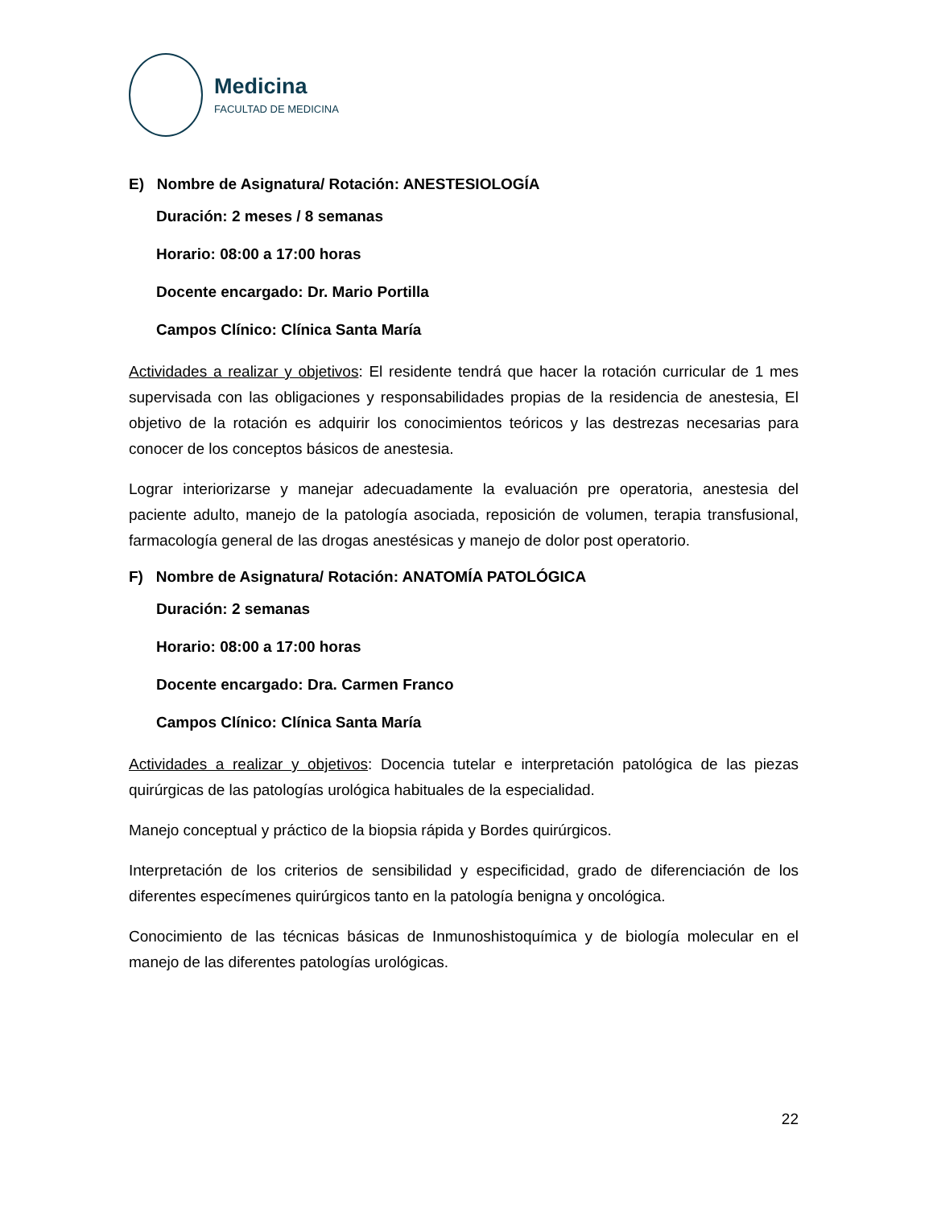Medicina
FACULTAD DE MEDICINA
E) Nombre de Asignatura/ Rotación: ANESTESIOLOGÍA
Duración: 2 meses / 8 semanas
Horario: 08:00 a 17:00 horas
Docente encargado: Dr. Mario Portilla
Campos Clínico: Clínica Santa María
Actividades a realizar y objetivos: El residente tendrá que hacer la rotación curricular de 1 mes supervisada con las obligaciones y responsabilidades propias de la residencia de anestesia, El objetivo de la rotación es adquirir los conocimientos teóricos y las destrezas necesarias para conocer de los conceptos básicos de anestesia.
Lograr interiorizarse y manejar adecuadamente la evaluación pre operatoria, anestesia del paciente adulto, manejo de la patología asociada, reposición de volumen, terapia transfusional, farmacología general de las drogas anestésicas y manejo de dolor post operatorio.
F) Nombre de Asignatura/ Rotación: ANATOMÍA PATOLÓGICA
Duración: 2 semanas
Horario: 08:00 a 17:00 horas
Docente encargado: Dra. Carmen Franco
Campos Clínico: Clínica Santa María
Actividades a realizar y objetivos: Docencia tutelar e interpretación patológica de las piezas quirúrgicas de las patologías urológica habituales de la especialidad.
Manejo conceptual y práctico de la biopsia rápida y Bordes quirúrgicos.
Interpretación de los criterios de sensibilidad y especificidad, grado de diferenciación de los diferentes especímenes quirúrgicos tanto en la patología benigna y oncológica.
Conocimiento de las técnicas básicas de Inmunoshistoquímica y de biología molecular en el manejo de las diferentes patologías urológicas.
22